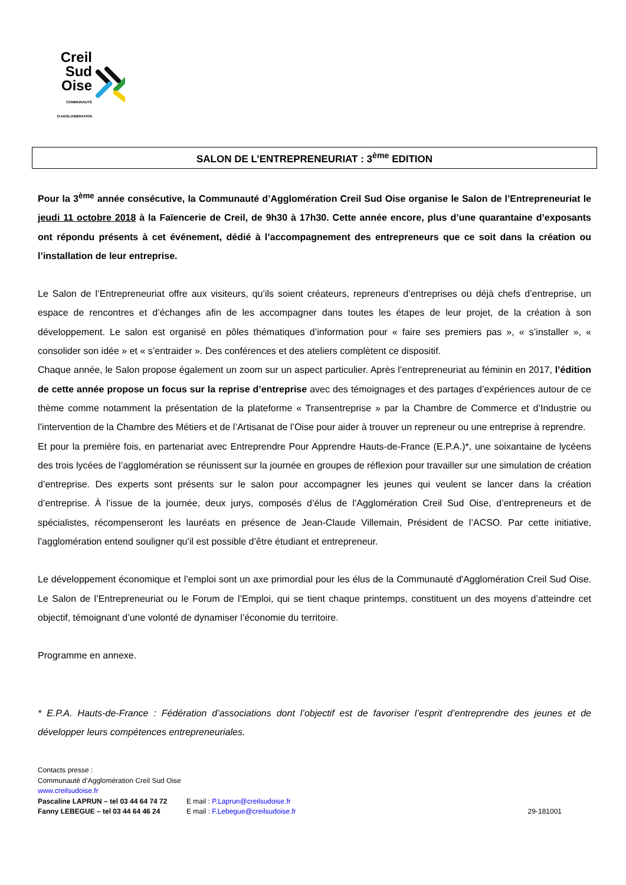Creil
Sud
Oise
COMMUNAUTÉ D'AGGLOMÉRATION
SALON DE L’ENTREPRENEURIAT : 3<sup>ème</sup> EDITION
Pour la 3<sup>ème</sup> année consécutive, la Communauté d’Agglomération Creil Sud Oise organise le Salon de l’Entrepreneuriat le jeudi 11 octobre 2018 à la Faïencerie de Creil, de 9h30 à 17h30. Cette année encore, plus d’une quarantaine d’exposants ont répondu présents à cet événement, dédié à l’accompagnement des entrepreneurs que ce soit dans la création ou l’installation de leur entreprise.
Le Salon de l’Entrepreneuriat offre aux visiteurs, qu’ils soient créateurs, repreneurs d’entreprises ou déjà chefs d’entreprise, un espace de rencontres et d’échanges afin de les accompagner dans toutes les étapes de leur projet, de la création à son développement. Le salon est organisé en pôles thématiques d’information pour « faire ses premiers pas », « s’installer », « consolider son idée » et « s’entraider ». Des conférences et des ateliers complètent ce dispositif.
Chaque année, le Salon propose également un zoom sur un aspect particulier. Après l’entrepreneuriat au féminin en 2017, l’édition de cette année propose un focus sur la reprise d’entreprise avec des témoignages et des partages d’expériences autour de ce thème comme notamment la présentation de la plateforme « Transentreprise » par la Chambre de Commerce et d’Industrie ou l’intervention de la Chambre des Métiers et de l’Artisanat de l’Oise pour aider à trouver un repreneur ou une entreprise à reprendre.
Et pour la première fois, en partenariat avec Entreprendre Pour Apprendre Hauts-de-France (E.P.A.)*, une soixantaine de lycéens des trois lycées de l’agglomération se réunissent sur la journée en groupes de réflexion pour travailler sur une simulation de création d’entreprise. Des experts sont présents sur le salon pour accompagner les jeunes qui veulent se lancer dans la création d’entreprise. À l’issue de la journée, deux jurys, composés d’élus de l’Agglomération Creil Sud Oise, d’entrepreneurs et de spécialistes, récompenseront les lauréats en présence de Jean-Claude Villemain, Président de l’ACSO. Par cette initiative, l’agglomération entend souligner qu’il est possible d’être étudiant et entrepreneur.
Le développement économique et l’emploi sont un axe primordial pour les élus de la Communauté d'Agglomération Creil Sud Oise. Le Salon de l’Entrepreneuriat ou le Forum de l’Emploi, qui se tient chaque printemps, constituent un des moyens d’atteindre cet objectif, témoignant d’une volonté de dynamiser l’économie du territoire.
Programme en annexe.
* E.P.A. Hauts-de-France : Fédération d’associations dont l’objectif est de favoriser l’esprit d’entreprendre des jeunes et de développer leurs compétences entrepreneuriales.
Contacts presse :
Communauté d’Agglomération Creil Sud Oise
www.creilsudoise.fr
Pascaline LAPRUN – tel 03 44 64 74 72 E mail : P.Laprun@creilsudoise.fr
Fanny LEBEGUE – tel 03 44 64 46 24 E mail : F.Lebegue@creilsudoise.fr 29-181001